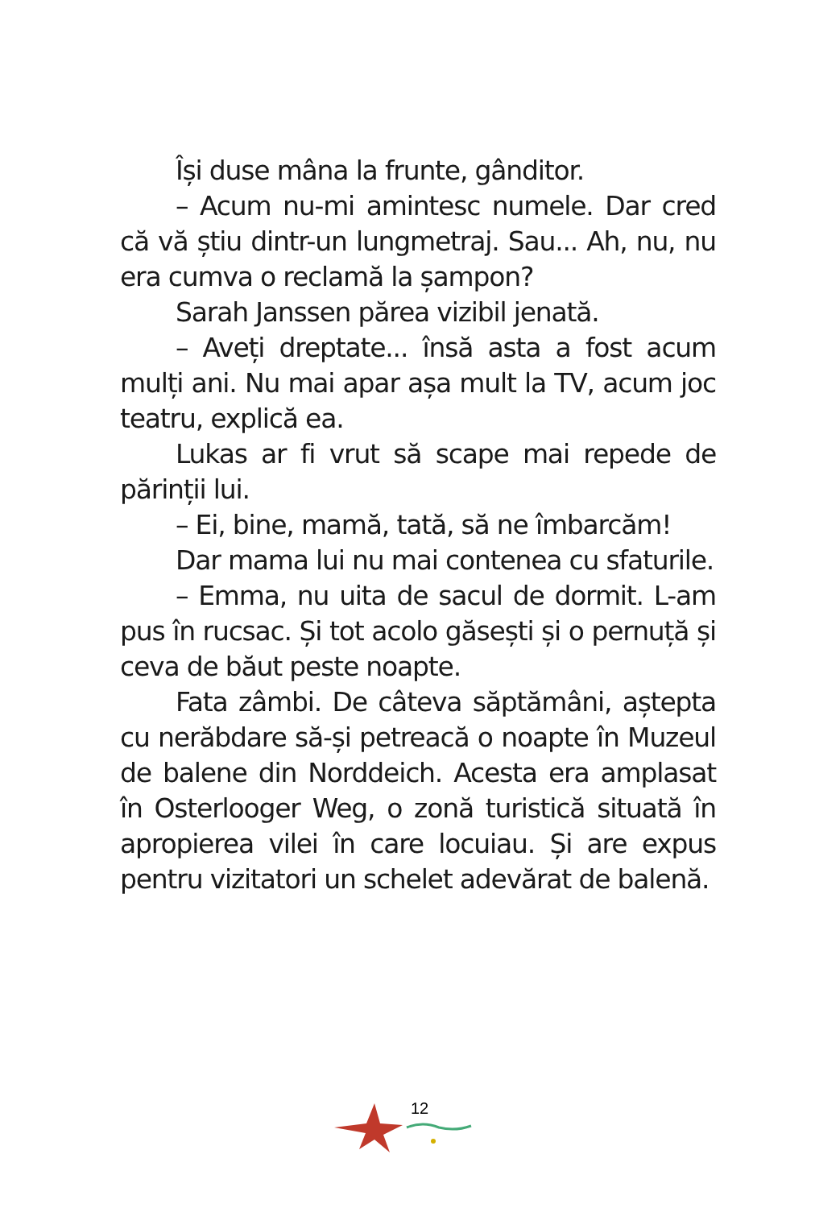Își duse mâna la frunte, gânditor.
– Acum nu-mi amintesc numele. Dar cred că vă știu dintr-un lungmetraj. Sau... Ah, nu, nu era cumva o reclamă la șampon?
Sarah Janssen părea vizibil jenată.
– Aveți dreptate... însă asta a fost acum mulți ani. Nu mai apar așa mult la TV, acum joc teatru, explică ea.
Lukas ar fi vrut să scape mai repede de părinții lui.
– Ei, bine, mamă, tată, să ne îmbarcăm!
Dar mama lui nu mai contenea cu sfaturile.
– Emma, nu uita de sacul de dormit. L-am pus în rucsac. Și tot acolo găsești și o pernuță și ceva de băut peste noapte.
Fata zâmbi. De câteva săptămâni, aștepta cu nerăbdare să-și petreacă o noapte în Muzeul de balene din Norddeich. Acesta era amplasat în Osterlooger Weg, o zonă turistică situată în apropierea vilei în care locuiau. Și are expus pentru vizitatori un schelet adevărat de balenă.
12